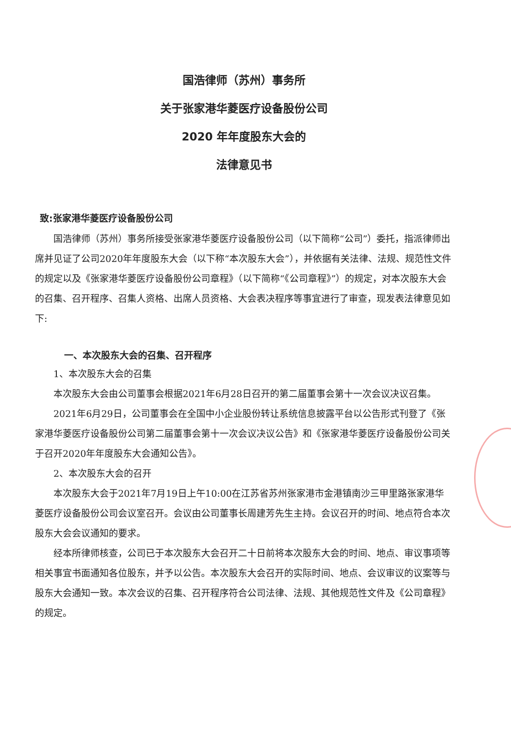国浩律师（苏州）事务所
关于张家港华菱医疗设备股份公司
2020 年年度股东大会的
法律意见书
致:张家港华菱医疗设备股份公司
国浩律师（苏州）事务所接受张家港华菱医疗设备股份公司（以下简称“公司”）委托，指派律师出席并见证了公司2020年年度股东大会（以下称“本次股东大会”），并依据有关法律、法规、规范性文件的规定以及《张家港华菱医疗设备股份公司章程》（以下简称“《公司章程》”）的规定，对本次股东大会的召集、召开程序、召集人资格、出席人员资格、大会表决程序等事宜进行了审查，现发表法律意见如下:
一、本次股东大会的召集、召开程序
1、本次股东大会的召集
本次股东大会由公司董事会根据2021年6月28日召开的第二届董事会第十一次会议决议召集。
2021年6月29日，公司董事会在全国中小企业股份转让系统信息披露平台以公告形式刊登了《张家港华菱医疗设备股份公司第二届董事会第十一次会议决议公告》和《张家港华菱医疗设备股份公司关于召开2020年年度股东大会通知公告》。
2、本次股东大会的召开
本次股东大会于2021年7月19日上午10:00在江苏省苏州张家港市金港镇南沙三甲里路张家港华菱医疗设备股份公司会议室召开。会议由公司董事长周建芳先生主持。会议召开的时间、地点符合本次股东大会会议通知的要求。
经本所律师核查，公司已于本次股东大会召开二十日前将本次股东大会的时间、地点、审议事项等相关事宜书面通知各位股东，并予以公告。本次股东大会召开的实际时间、地点、会议审议的议案等与股东大会通知一致。本次会议的召集、召开程序符合公司法律、法规、其他规范性文件及《公司章程》的规定。